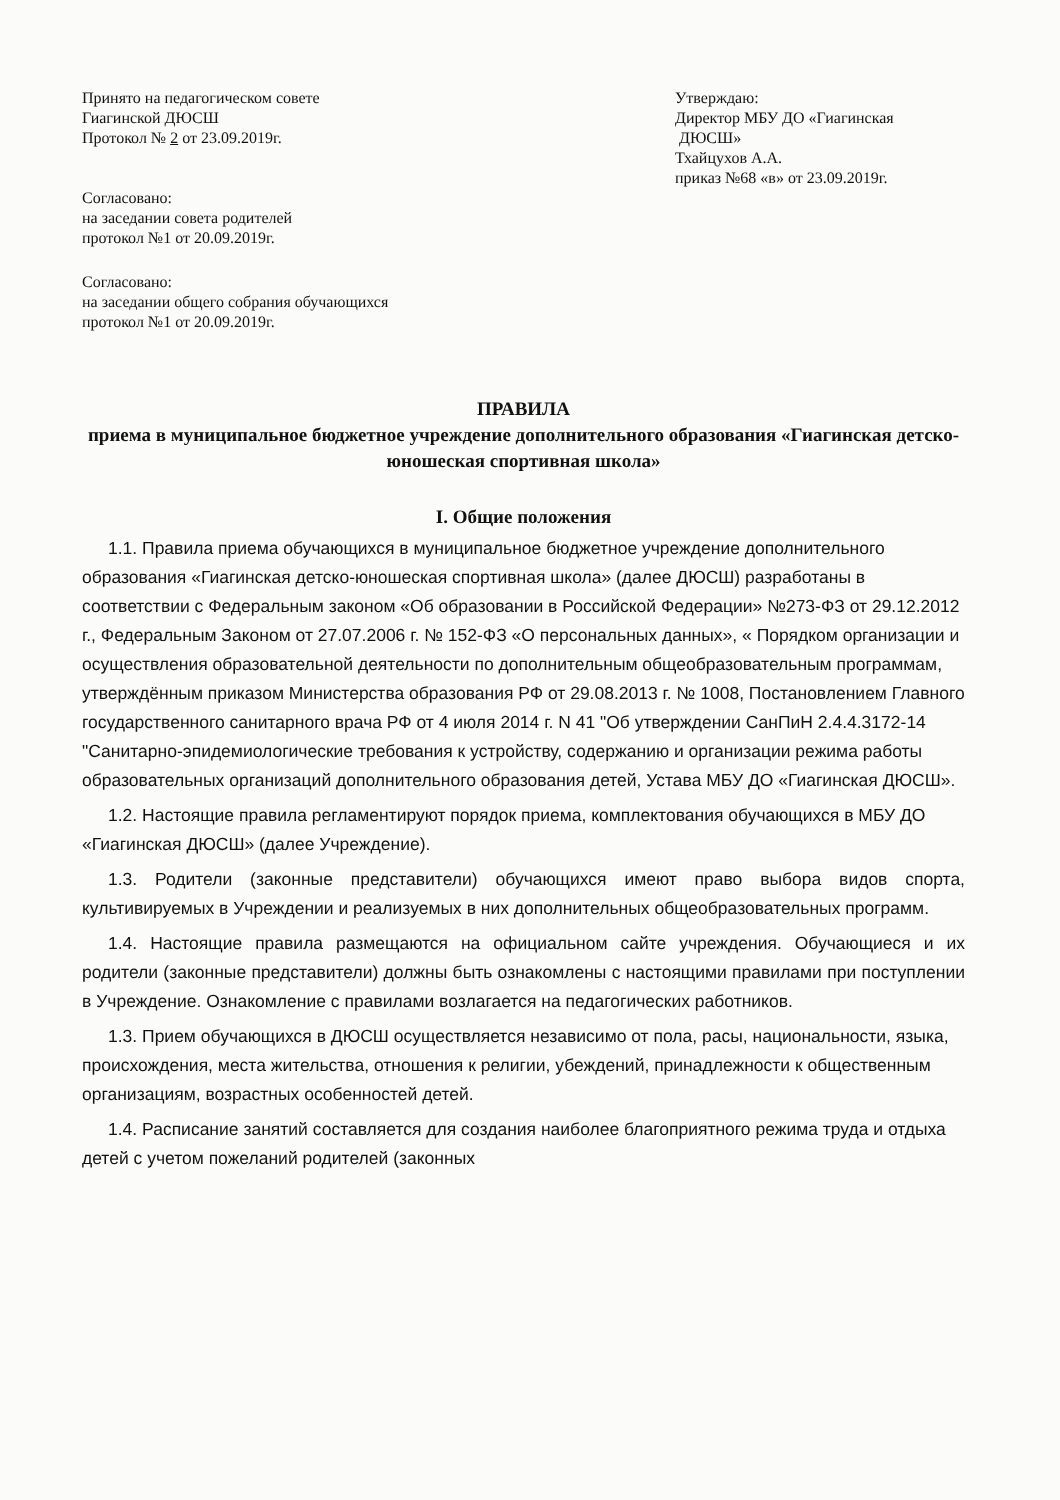Принято на педагогическом совете
Гиагинской ДЮСШ
Протокол № 2 от 23.09.2019г.
Согласовано:
на заседании совета родителей
протокол №1 от 20.09.2019г.
Согласовано:
на заседании общего собрания обучающихся
протокол №1 от 20.09.2019г.
Утверждаю:
Директор МБУ ДО «Гиагинская
ДЮСШ»
Тхайцухов А.А.
приказ №68 «в» от 23.09.2019г.
ПРАВИЛА
приема в муниципальное бюджетное учреждение дополнительного образования «Гиагинская детско-юношеская спортивная школа»
I. Общие положения
1.1. Правила приема обучающихся в муниципальное бюджетное учреждение дополнительного образования «Гиагинская детско-юношеская спортивная школа» (далее ДЮСШ) разработаны в соответствии с Федеральным законом «Об образовании в Российской Федерации» №273-ФЗ от 29.12.2012 г., Федеральным Законом от 27.07.2006 г. № 152-ФЗ «О персональных данных», « Порядком организации и осуществления образовательной деятельности по дополнительным общеобразовательным программам, утверждённым приказом Министерства образования РФ от 29.08.2013 г. № 1008, Постановлением Главного государственного санитарного врача РФ от 4 июля 2014 г. N 41 "Об утверждении СанПиН 2.4.4.3172-14 "Санитарно-эпидемиологические требования к устройству, содержанию и организации режима работы образовательных организаций дополнительного образования детей, Устава МБУ ДО «Гиагинская ДЮСШ».
1.2. Настоящие правила регламентируют порядок приема, комплектования обучающихся в МБУ ДО «Гиагинская ДЮСШ» (далее Учреждение).
1.3. Родители (законные представители) обучающихся имеют право выбора видов спорта, культивируемых в Учреждении и реализуемых в них дополнительных общеобразовательных программ.
1.4. Настоящие правила размещаются на официальном сайте учреждения. Обучающиеся и их родители (законные представители) должны быть ознакомлены с настоящими правилами при поступлении в Учреждение. Ознакомление с правилами возлагается на педагогических работников.
1.3. Прием обучающихся в ДЮСШ осуществляется независимо от пола, расы, национальности, языка, происхождения, места жительства, отношения к религии, убеждений, принадлежности к общественным организациям, возрастных особенностей детей.
1.4. Расписание занятий составляется для создания наиболее благоприятного режима труда и отдыха детей с учетом пожеланий родителей (законных